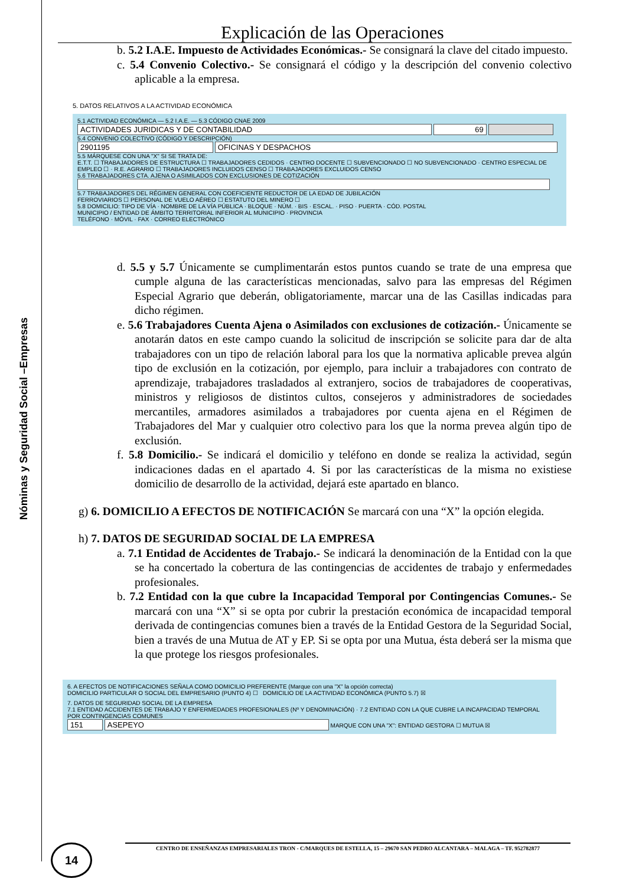Nóminas y Seguridad Social –Empresas
Explicación de las Operaciones
b. 5.2 I.A.E. Impuesto de Actividades Económicas.- Se consignará la clave del citado impuesto.
c. 5.4 Convenio Colectivo.- Se consignará el código y la descripción del convenio colectivo aplicable a la empresa.
5. DATOS RELATIVOS A LA ACTIVIDAD ECONÓMICA
5.1 ACTIVIDAD ECONÓMICA — 5.2 I.A.E. — 5.3 CÓDIGO CNAE 2009
ACTIVIDADES JURIDICAS Y DE CONTABILIDAD 69
5.4 CONVENIO COLECTIVO (CÓDIGO Y DESCRIPCIÓN)
2901195 OFICINAS Y DESPACHOS
5.5 MÁRQUESE CON UNA "X" SI SE TRATA DE:
E.T.T. ☐ TRABAJADORES DE ESTRUCTURA ☐ TRABAJADORES CEDIDOS · CENTRO DOCENTE ☐ SUBVENCIONADO ☐ NO SUBVENCIONADO · CENTRO ESPECIAL DE EMPLEO ☐ · R.E. AGRARIO ☐ TRABAJADORES INCLUIDOS CENSO ☐ TRABAJADORES EXCLUIDOS CENSO
5.6 TRABAJADORES CTA. AJENA O ASIMILADOS CON EXCLUSIONES DE COTIZACIÓN
5.7 TRABAJADORES DEL RÉGIMEN GENERAL CON COEFICIENTE REDUCTOR DE LA EDAD DE JUBILACIÓN
FERROVIARIOS ☐ PERSONAL DE VUELO AÉREO ☐ ESTATUTO DEL MINERO ☐
5.8 DOMICILIO: TIPO DE VÍA · NOMBRE DE LA VÍA PÚBLICA · BLOQUE · NÚM. · BIS · ESCAL. · PISO · PUERTA · CÓD. POSTAL
MUNICIPIO / ENTIDAD DE ÁMBITO TERRITORIAL INFERIOR AL MUNICIPIO · PROVINCIA
TELÉFONO · MÓVIL · FAX · CORREO ELECTRÓNICO
d. 5.5 y 5.7 Únicamente se cumplimentarán estos puntos cuando se trate de una empresa que cumple alguna de las características mencionadas, salvo para las empresas del Régimen Especial Agrario que deberán, obligatoriamente, marcar una de las Casillas indicadas para dicho régimen.
e. 5.6 Trabajadores Cuenta Ajena o Asimilados con exclusiones de cotización.- Únicamente se anotarán datos en este campo cuando la solicitud de inscripción se solicite para dar de alta trabajadores con un tipo de relación laboral para los que la normativa aplicable prevea algún tipo de exclusión en la cotización, por ejemplo, para incluir a trabajadores con contrato de aprendizaje, trabajadores trasladados al extranjero, socios de trabajadores de cooperativas, ministros y religiosos de distintos cultos, consejeros y administradores de sociedades mercantiles, armadores asimilados a trabajadores por cuenta ajena en el Régimen de Trabajadores del Mar y cualquier otro colectivo para los que la norma prevea algún tipo de exclusión.
f. 5.8 Domicilio.- Se indicará el domicilio y teléfono en donde se realiza la actividad, según indicaciones dadas en el apartado 4. Si por las características de la misma no existiese domicilio de desarrollo de la actividad, dejará este apartado en blanco.
g) 6. DOMICILIO A EFECTOS DE NOTIFICACIÓN Se marcará con una “X” la opción elegida.
h) 7. DATOS DE SEGURIDAD SOCIAL DE LA EMPRESA
a. 7.1 Entidad de Accidentes de Trabajo.- Se indicará la denominación de la Entidad con la que se ha concertado la cobertura de las contingencias de accidentes de trabajo y enfermedades profesionales.
b. 7.2 Entidad con la que cubre la Incapacidad Temporal por Contingencias Comunes.- Se marcará con una “X” si se opta por cubrir la prestación económica de incapacidad temporal derivada de contingencias comunes bien a través de la Entidad Gestora de la Seguridad Social, bien a través de una Mutua de AT y EP. Si se opta por una Mutua, ésta deberá ser la misma que la que protege los riesgos profesionales.
6. A EFECTOS DE NOTIFICACIONES SEÑALA COMO DOMICILIO PREFERENTE (Marque con una "X" la opción correcta)
DOMICILIO PARTICULAR O SOCIAL DEL EMPRESARIO (PUNTO 4) ☐ DOMICILIO DE LA ACTIVIDAD ECONÓMICA (PUNTO 5.7) ☒
7. DATOS DE SEGURIDAD SOCIAL DE LA EMPRESA
7.1 ENTIDAD ACCIDENTES DE TRABAJO Y ENFERMEDADES PROFESIONALES (Nº Y DENOMINACIÓN) · 7.2 ENTIDAD CON LA QUE CUBRE LA INCAPACIDAD TEMPORAL POR CONTINGENCIAS COMUNES
151 ASEPEYO MARQUE CON UNA "X": ENTIDAD GESTORA ☐ MUTUA ☒
14 CENTRO DE ENSEÑANZAS EMPRESARIALES TRON - C/MARQUES DE ESTELLA, 15 – 29670 SAN PEDRO ALCANTARA – MALAGA – TF. 952782877